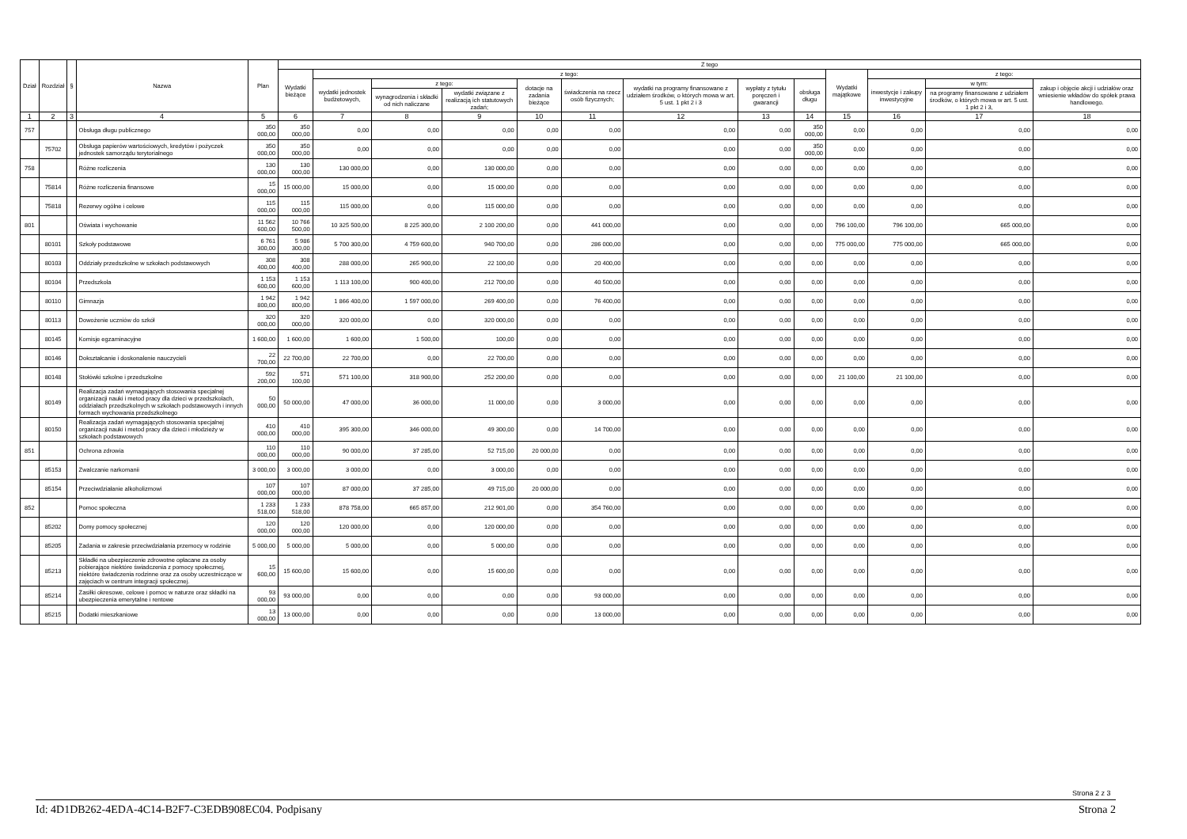| Dział | Rozdział | § | Nazwa | Plan | Z tego | | | | | | | | | | | | |
| --- | --- | --- | --- | --- | --- | --- | --- | --- | --- | --- | --- | --- | --- | --- | --- | --- | --- |
| | | | | | Wydatki bieżące | z tego: | | | | | | | | Wydatki majątkowe | z tego: | | |
| | | | | | | wydatki jednostek budżetowych, | z tego: | | dotacje na zadania bieżące | świadczenia na rzecz osób fizycznych; | wydatki na programy finansowane z udziałem środków, o których mowa w art. 5 ust. 1 pkt 2 i 3 | wypłaty z tytułu poręczeń i gwarancji | obsługa długu | | inwestycje i zakupy inwestycyjne | w tym: | zakup i objęcie akcji i udziałów oraz wniesienie wkładów do spółek prawa handlowego. |
| | | | | | | | wynagrodzenia i składki od nich naliczane | wydatki związane z realizacją ich statutowych zadań; | | | | | | | | na programy finansowane z udziałem środków, o których mowa w art. 5 ust. 1 pkt 2 i 3, | |
| 1 | 2 | 3 | 4 | 5 | 6 | 7 | 8 | 9 | 10 | 11 | 12 | 13 | 14 | 15 | 16 | 17 | 18 |
| 757 | | | Obsługa długu publicznego | 350 000,00 | 350 000,00 | 0,00 | 0,00 | 0,00 | 0,00 | 0,00 | 0,00 | 0,00 | 350 000,00 | 0,00 | 0,00 | 0,00 | 0,00 |
| | 75702 | | Obsługa papierów wartościowych, kredytów i pożyczek jednostek samorządu terytorialnego | 350 000,00 | 350 000,00 | 0,00 | 0,00 | 0,00 | 0,00 | 0,00 | 0,00 | 0,00 | 350 000,00 | 0,00 | 0,00 | 0,00 | 0,00 |
| 758 | | | Różne rozliczenia | 130 000,00 | 130 000,00 | 130 000,00 | 0,00 | 130 000,00 | 0,00 | 0,00 | 0,00 | 0,00 | 0,00 | 0,00 | 0,00 | 0,00 | 0,00 |
| | 75814 | | Różne rozliczenia finansowe | 15 000,00 | 15 000,00 | 15 000,00 | 0,00 | 15 000,00 | 0,00 | 0,00 | 0,00 | 0,00 | 0,00 | 0,00 | 0,00 | 0,00 | 0,00 |
| | 75818 | | Rezerwy ogólne i celowe | 115 000,00 | 115 000,00 | 115 000,00 | 0,00 | 115 000,00 | 0,00 | 0,00 | 0,00 | 0,00 | 0,00 | 0,00 | 0,00 | 0,00 | 0,00 |
| 801 | | | Oświata i wychowanie | 11 562 600,00 | 10 766 500,00 | 10 325 500,00 | 8 225 300,00 | 2 100 200,00 | 0,00 | 441 000,00 | 0,00 | 0,00 | 0,00 | 796 100,00 | 796 100,00 | 665 000,00 | 0,00 |
| | 80101 | | Szkoły podstawowe | 6 761 300,00 | 5 986 300,00 | 5 700 300,00 | 4 759 600,00 | 940 700,00 | 0,00 | 286 000,00 | 0,00 | 0,00 | 0,00 | 775 000,00 | 775 000,00 | 665 000,00 | 0,00 |
| | 80103 | | Oddziały przedszkolne w szkołach podstawowych | 308 400,00 | 308 400,00 | 288 000,00 | 265 900,00 | 22 100,00 | 0,00 | 20 400,00 | 0,00 | 0,00 | 0,00 | 0,00 | 0,00 | 0,00 | 0,00 |
| | 80104 | | Przedszkola | 1 153 600,00 | 1 153 600,00 | 1 113 100,00 | 900 400,00 | 212 700,00 | 0,00 | 40 500,00 | 0,00 | 0,00 | 0,00 | 0,00 | 0,00 | 0,00 | 0,00 |
| | 80110 | | Gimnazja | 1 942 800,00 | 1 942 800,00 | 1 866 400,00 | 1 597 000,00 | 269 400,00 | 0,00 | 76 400,00 | 0,00 | 0,00 | 0,00 | 0,00 | 0,00 | 0,00 | 0,00 |
| | 80113 | | Dowożenie uczniów do szkół | 320 000,00 | 320 000,00 | 320 000,00 | 0,00 | 320 000,00 | 0,00 | 0,00 | 0,00 | 0,00 | 0,00 | 0,00 | 0,00 | 0,00 | 0,00 |
| | 80145 | | Komisje egzaminacyjne | 1 600,00 | 1 600,00 | 1 600,00 | 1 500,00 | 100,00 | 0,00 | 0,00 | 0,00 | 0,00 | 0,00 | 0,00 | 0,00 | 0,00 | 0,00 |
| | 80146 | | Dokształcanie i doskonalenie nauczycieli | 22 700,00 | 22 700,00 | 22 700,00 | 0,00 | 22 700,00 | 0,00 | 0,00 | 0,00 | 0,00 | 0,00 | 0,00 | 0,00 | 0,00 | 0,00 |
| | 80148 | | Stołówki szkolne i przedszkolne | 592 200,00 | 571 100,00 | 571 100,00 | 318 900,00 | 252 200,00 | 0,00 | 0,00 | 0,00 | 0,00 | 0,00 | 21 100,00 | 21 100,00 | 0,00 | 0,00 |
| | 80149 | | Realizacja zadań wymagających stosowania specjalnej organizacji nauki i metod pracy dla dzieci w przedszkolach, oddziałach przedszkolnych w szkołach podstawowych i innych formach wychowania przedszkolnego | 50 000,00 | 50 000,00 | 47 000,00 | 36 000,00 | 11 000,00 | 0,00 | 3 000,00 | 0,00 | 0,00 | 0,00 | 0,00 | 0,00 | 0,00 | 0,00 |
| | 80150 | | Realizacja zadań wymagających stosowania specjalnej organizacji nauki i metod pracy dla dzieci i młodzieży w szkołach podstawowych | 410 000,00 | 410 000,00 | 395 300,00 | 346 000,00 | 49 300,00 | 0,00 | 14 700,00 | 0,00 | 0,00 | 0,00 | 0,00 | 0,00 | 0,00 | 0,00 |
| 851 | | | Ochrona zdrowia | 110 000,00 | 110 000,00 | 90 000,00 | 37 285,00 | 52 715,00 | 20 000,00 | 0,00 | 0,00 | 0,00 | 0,00 | 0,00 | 0,00 | 0,00 | 0,00 |
| | 85153 | | Zwalczanie narkomanii | 3 000,00 | 3 000,00 | 3 000,00 | 0,00 | 3 000,00 | 0,00 | 0,00 | 0,00 | 0,00 | 0,00 | 0,00 | 0,00 | 0,00 | 0,00 |
| | 85154 | | Przeciwdziałanie alkoholizmowi | 107 000,00 | 107 000,00 | 87 000,00 | 37 285,00 | 49 715,00 | 20 000,00 | 0,00 | 0,00 | 0,00 | 0,00 | 0,00 | 0,00 | 0,00 | 0,00 |
| 852 | | | Pomoc społeczna | 1 233 518,00 | 1 233 518,00 | 878 758,00 | 665 857,00 | 212 901,00 | 0,00 | 354 760,00 | 0,00 | 0,00 | 0,00 | 0,00 | 0,00 | 0,00 | 0,00 |
| | 85202 | | Domy pomocy społecznej | 120 000,00 | 120 000,00 | 120 000,00 | 0,00 | 120 000,00 | 0,00 | 0,00 | 0,00 | 0,00 | 0,00 | 0,00 | 0,00 | 0,00 | 0,00 |
| | 85205 | | Zadania w zakresie przeciwdziałania przemocy w rodzinie | 5 000,00 | 5 000,00 | 5 000,00 | 0,00 | 5 000,00 | 0,00 | 0,00 | 0,00 | 0,00 | 0,00 | 0,00 | 0,00 | 0,00 | 0,00 |
| | 85213 | | Składki na ubezpieczenie zdrowotne opłacane za osoby pobierające niektóre świadczenia z pomocy społecznej, niektóre świadczenia rodzinne oraz za osoby uczestniczące w zajęciach w centrum integracji społecznej. | 15 600,00 | 15 600,00 | 15 600,00 | 0,00 | 15 600,00 | 0,00 | 0,00 | 0,00 | 0,00 | 0,00 | 0,00 | 0,00 | 0,00 | 0,00 |
| | 85214 | | Zasiłki okresowe, celowe i pomoc w naturze oraz składki na ubezpieczenia emerytalne i rentowe | 93 000,00 | 93 000,00 | 0,00 | 0,00 | 0,00 | 0,00 | 93 000,00 | 0,00 | 0,00 | 0,00 | 0,00 | 0,00 | 0,00 | 0,00 |
| | 85215 | | Dodatki mieszkaniowe | 13 000,00 | 13 000,00 | 0,00 | 0,00 | 0,00 | 0,00 | 13 000,00 | 0,00 | 0,00 | 0,00 | 0,00 | 0,00 | 0,00 | 0,00 |
Strona 2 z 3
Id: 4D1DB262-4EDA-4C14-B2F7-C3EDB908EC04. Podpisany Strona 2